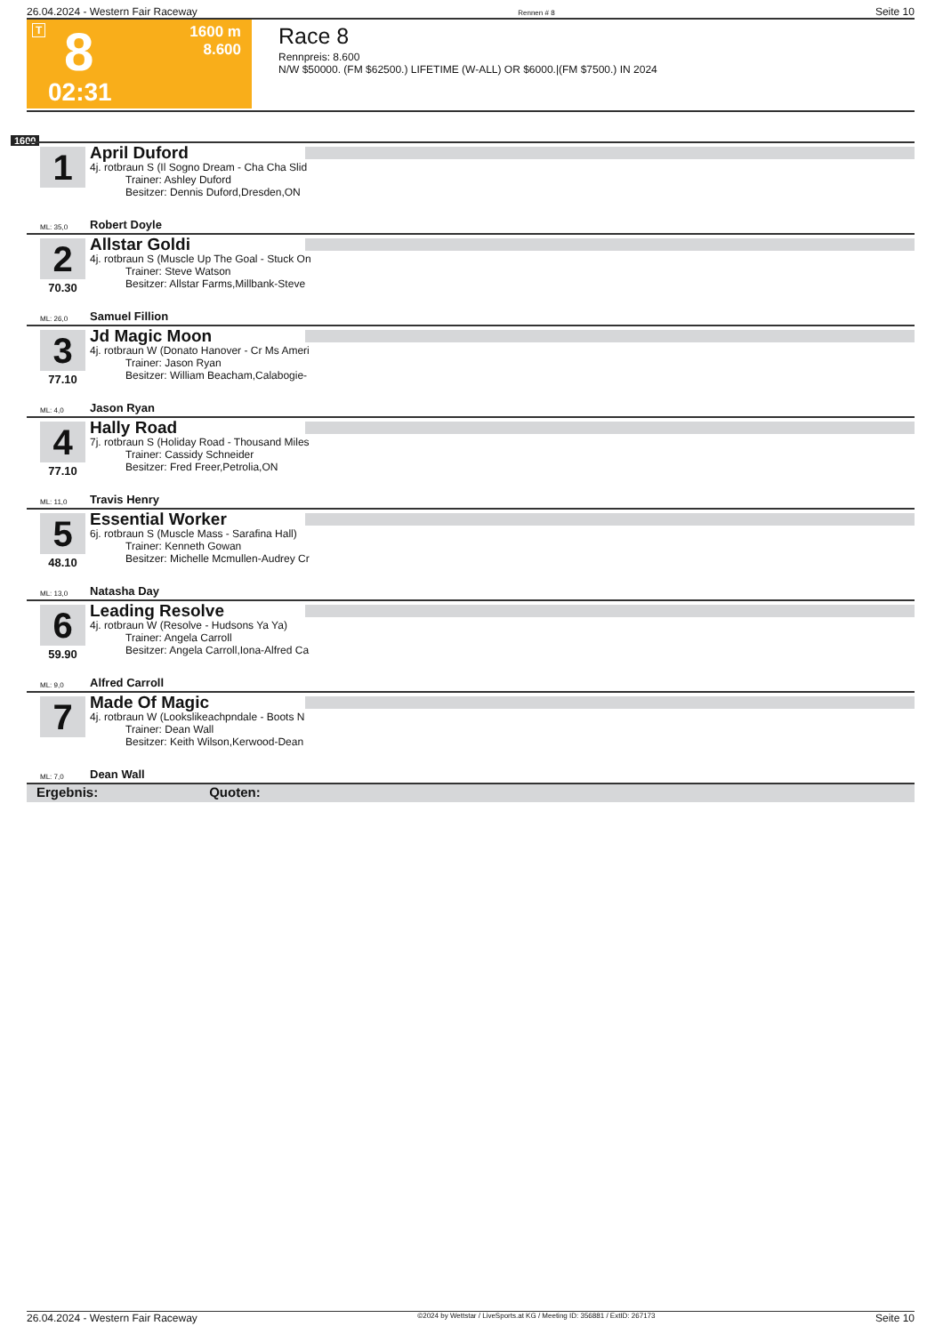26.04.2024 - Western Fair Raceway Rennen # 8 Seite 10
T 8 1600 m
8.600
02:31
Race 8
Rennpreis: 8.600
N/W $50000. (FM $62500.) LIFETIME (W-ALL) OR $6000.|(FM $7500.) IN 2024
1600
1
April Duford
4j. rotbraun S (Il Sogno Dream - Cha Cha Slid
Trainer: Ashley Duford
Besitzer: Dennis Duford,Dresden,ON
ML: 35,0 Robert Doyle
2
70.30
Allstar Goldi
4j. rotbraun S (Muscle Up The Goal - Stuck On
Trainer: Steve Watson
Besitzer: Allstar Farms,Millbank-Steve
ML: 26,0 Samuel Fillion
3
77.10
Jd Magic Moon
4j. rotbraun W (Donato Hanover - Cr Ms Ameri
Trainer: Jason Ryan
Besitzer: William Beacham,Calabogie-
ML: 4,0 Jason Ryan
4
77.10
Hally Road
7j. rotbraun S (Holiday Road - Thousand Miles
Trainer: Cassidy Schneider
Besitzer: Fred Freer,Petrolia,ON
ML: 11,0 Travis Henry
5
48.10
Essential Worker
6j. rotbraun S (Muscle Mass - Sarafina Hall)
Trainer: Kenneth Gowan
Besitzer: Michelle Mcmullen-Audrey Cr
ML: 13,0 Natasha Day
6
59.90
Leading Resolve
4j. rotbraun W (Resolve - Hudsons Ya Ya)
Trainer: Angela Carroll
Besitzer: Angela Carroll,Iona-Alfred Ca
ML: 9,0 Alfred Carroll
7
Made Of Magic
4j. rotbraun W (Lookslikeachpndale - Boots N
Trainer: Dean Wall
Besitzer: Keith Wilson,Kerwood-Dean
ML: 7,0 Dean Wall
Ergebnis: Quoten:
26.04.2024 - Western Fair Raceway ©2024 by Wettstar / LiveSports.at KG / Meeting ID: 356881 / ExtID: 267173 Seite 10